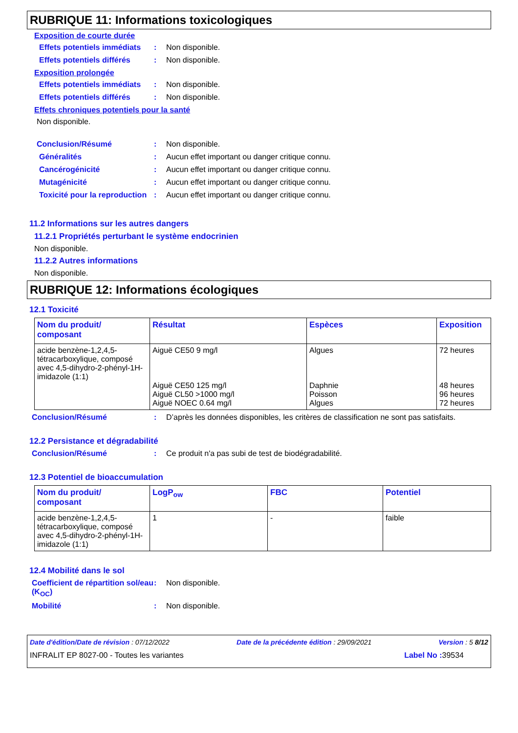RUBRIQUE 11: Informations toxicologiques
Exposition de courte durée
Effets potentiels immédiats
: Non disponible.
Effets potentiels différés
: Non disponible.
Exposition prolongée
Effets potentiels immédiats
: Non disponible.
Effets potentiels différés
: Non disponible.
Effets chroniques potentiels pour la santé
Non disponible.
Conclusion/Résumé : Non disponible.
Généralités : Aucun effet important ou danger critique connu.
Cancérogénicité : Aucun effet important ou danger critique connu.
Mutagénicité : Aucun effet important ou danger critique connu.
Toxicité pour la reproduction
: Aucun effet important ou danger critique connu.
11.2 Informations sur les autres dangers
11.2.1 Propriétés perturbant le système endocrinien
Non disponible.
11.2.2 Autres informations
Non disponible.
RUBRIQUE 12: Informations écologiques
12.1 Toxicité
| Nom du produit/ composant | Résultat | Espèces | Exposition |
| --- | --- | --- | --- |
| acide benzène-1,2,4,5-tétracarboxylique, composé avec 4,5-dihydro-2-phényl-1H-imidazole (1:1) | Aiguë CE50 9 mg/l Aiguë CE50 125 mg/l Aiguë CL50 >1000 mg/l Aiguë NOEC 0.64 mg/l | Algues Daphnie Poisson Algues | 72 heures 48 heures 96 heures 72 heures |
Conclusion/Résumé : D’après les données disponibles, les critères de classification ne sont pas satisfaits.
12.2 Persistance et dégradabilité
Conclusion/Résumé : Ce produit n'a pas subi de test de biodégradabilité.
12.3 Potentiel de bioaccumulation
| Nom du produit/ composant | LogP<sub>ow</sub> | FBC | Potentiel |
| --- | --- | --- | --- |
| acide benzène-1,2,4,5-tétracarboxylique, composé avec 4,5-dihydro-2-phényl-1H-imidazole (1:1) | 1 | - | faible |
12.4 Mobilité dans le sol
Coefficient de répartition sol/eau (K<sub>OC</sub>)
: Non disponible.
Mobilité : Non disponible.
Date d'édition/Date de révision : 07/12/2022 Date de la précédente édition : 29/09/2021 Version : 5 8/12
INFRALIT EP 8027-00 - Toutes les variantes Label No : 39534